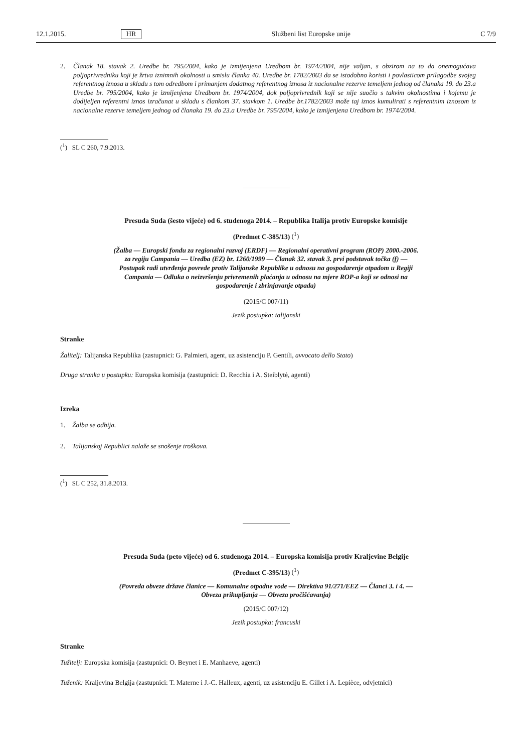12.1.2015. HR Službeni list Europske unije C 7/9
2. Članak 18. stavak 2. Uredbe br. 795/2004, kako je izmijenjena Uredbom br. 1974/2004, nije valjan, s obzirom na to da onemogućava poljoprivredniku koji je žrtva iznimnih okolnosti u smislu članka 40. Uredbe br. 1782/2003 da se istodobno koristi i povlasticom prilagodbe svojeg referentnog iznosa u skladu s tom odredbom i primanjem dodatnog referentnog iznosa iz nacionalne rezerve temeljem jednog od članaka 19. do 23.a Uredbe br. 795/2004, kako je izmijenjena Uredbom br. 1974/2004, dok poljoprivrednik koji se nije suočio s takvim okolnostima i kojemu je dodijeljen referentni iznos izračunat u skladu s člankom 37. stavkom 1. Uredbe br.1782/2003 može taj iznos kumulirati s referentnim iznosom iz nacionalne rezerve temeljem jednog od članaka 19. do 23.a Uredbe br. 795/2004, kako je izmijenjena Uredbom br. 1974/2004.
(<sup>1</sup>) SL C 260, 7.9.2013.
Presuda Suda (šesto vijeće) od 6. studenoga 2014. – Republika Italija protiv Europske komisije
(Predmet C-385/13) (<sup>1</sup>)
(Žalba — Europski fondu za regionalni razvoj (ERDF) — Regionalni operativni program (ROP) 2000.-2006. za regiju Campania — Uredba (EZ) br. 1260/1999 — Članak 32. stavak 3. prvi podstavak točka (f) — Postupak radi utvrđenja povrede protiv Talijanske Republike u odnosu na gospodarenje otpadom u Regiji Campania — Odluka o neizvršenju privremenih plaćanja u odnosu na mjere ROP-a koji se odnosi na gospodarenje i zbrinjavanje otpada)
(2015/C 007/11)
Jezik postupka: talijanski
Stranke
Žalitelj: Talijanska Republika (zastupnici: G. Palmieri, agent, uz asistenciju P. Gentili, avvocato dello Stato)
Druga stranka u postupku: Europska komisija (zastupnici: D. Recchia i A. Steiblytė, agenti)
Izreka
1. Žalba se odbija.
2. Talijanskoj Republici nalaže se snošenje troškova.
(<sup>1</sup>) SL C 252, 31.8.2013.
Presuda Suda (peto vijeće) od 6. studenoga 2014. – Europska komisija protiv Kraljevine Belgije
(Predmet C-395/13) (<sup>1</sup>)
(Povreda obveze države članice — Komunalne otpadne vode — Direktiva 91/271/EEZ — Članci 3. i 4. — Obveza prikupljanja — Obveza pročišćavanja)
(2015/C 007/12)
Jezik postupka: francuski
Stranke
Tužitelj: Europska komisija (zastupnici: O. Beynet i E. Manhaeve, agenti)
Tuženik: Kraljevina Belgija (zastupnici: T. Materne i J.-C. Halleux, agenti, uz asistenciju E. Gillet i A. Lepièce, odvjetnici)